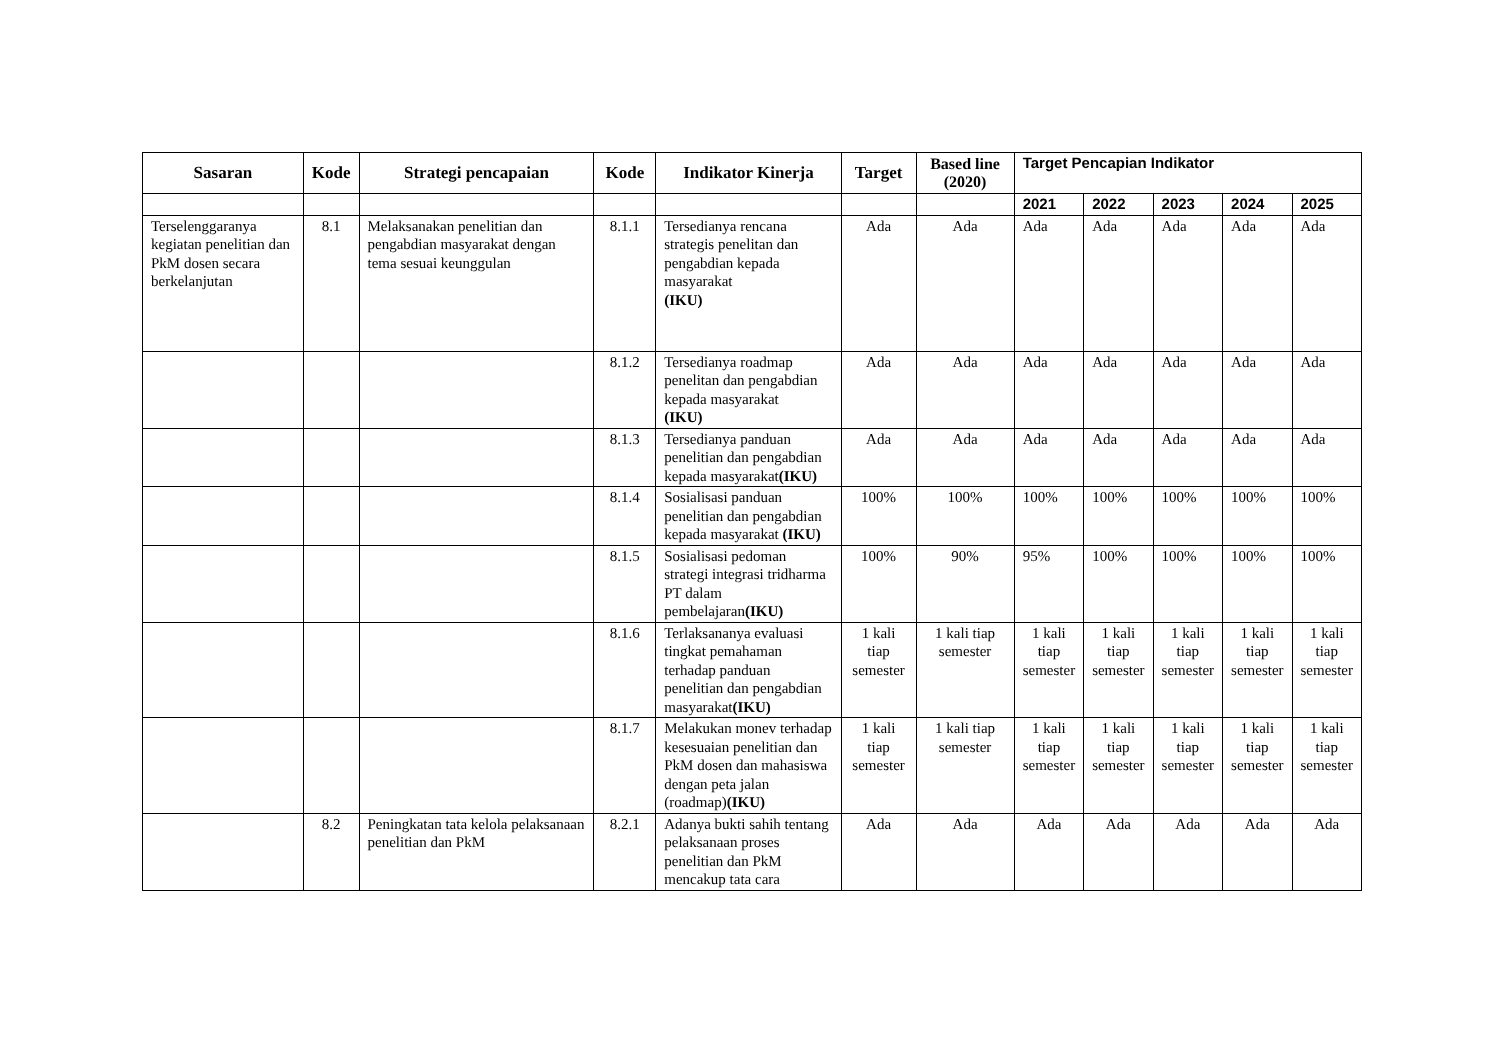| Sasaran | Kode | Strategi pencapaian | Kode | Indikator Kinerja | Target | Based line (2020) | Target Pencapian Indikator | | | | |
| --- | --- | --- | --- | --- | --- | --- | --- | --- | --- | --- | --- |
| | | | | | | | 2021 | 2022 | 2023 | 2024 | 2025 |
| Terselenggaranya kegiatan penelitian dan PkM dosen secara berkelanjutan | 8.1 | Melaksanakan penelitian dan pengabdian masyarakat dengan tema sesuai keunggulan | 8.1.1 | Tersedianya rencana strategis penelitan dan pengabdian kepada masyarakat (IKU) | Ada | Ada | Ada | Ada | Ada | Ada | Ada |
| | | | 8.1.2 | Tersedianya roadmap penelitan dan pengabdian kepada masyarakat (IKU) | Ada | Ada | Ada | Ada | Ada | Ada | Ada |
| | | | 8.1.3 | Tersedianya panduan penelitian dan pengabdian kepada masyarakat (IKU) | Ada | Ada | Ada | Ada | Ada | Ada | Ada |
| | | | 8.1.4 | Sosialisasi panduan penelitian dan pengabdian kepada masyarakat (IKU) | 100% | 100% | 100% | 100% | 100% | 100% | 100% |
| | | | 8.1.5 | Sosialisasi pedoman strategi integrasi tridharma PT dalam pembelajaran (IKU) | 100% | 90% | 95% | 100% | 100% | 100% | 100% |
| | | | 8.1.6 | Terlaksananya evaluasi tingkat pemahaman terhadap panduan penelitian dan pengabdian masyarakat (IKU) | 1 kali tiap semester | 1 kali tiap semester | 1 kali tiap semester | 1 kali tiap semester | 1 kali tiap semester | 1 kali tiap semester | 1 kali tiap semester |
| | | | 8.1.7 | Melakukan monev terhadap kesesuaian penelitian dan PkM dosen dan mahasiswa dengan peta jalan (roadmap) (IKU) | 1 kali tiap semester | 1 kali tiap semester | 1 kali tiap semester | 1 kali tiap semester | 1 kali tiap semester | 1 kali tiap semester | 1 kali tiap semester |
| | 8.2 | Peningkatan tata kelola pelaksanaan penelitian dan PkM | 8.2.1 | Adanya bukti sahih tentang pelaksanaan proses penelitian dan PkM mencakup tata cara | Ada | Ada | Ada | Ada | Ada | Ada | Ada |